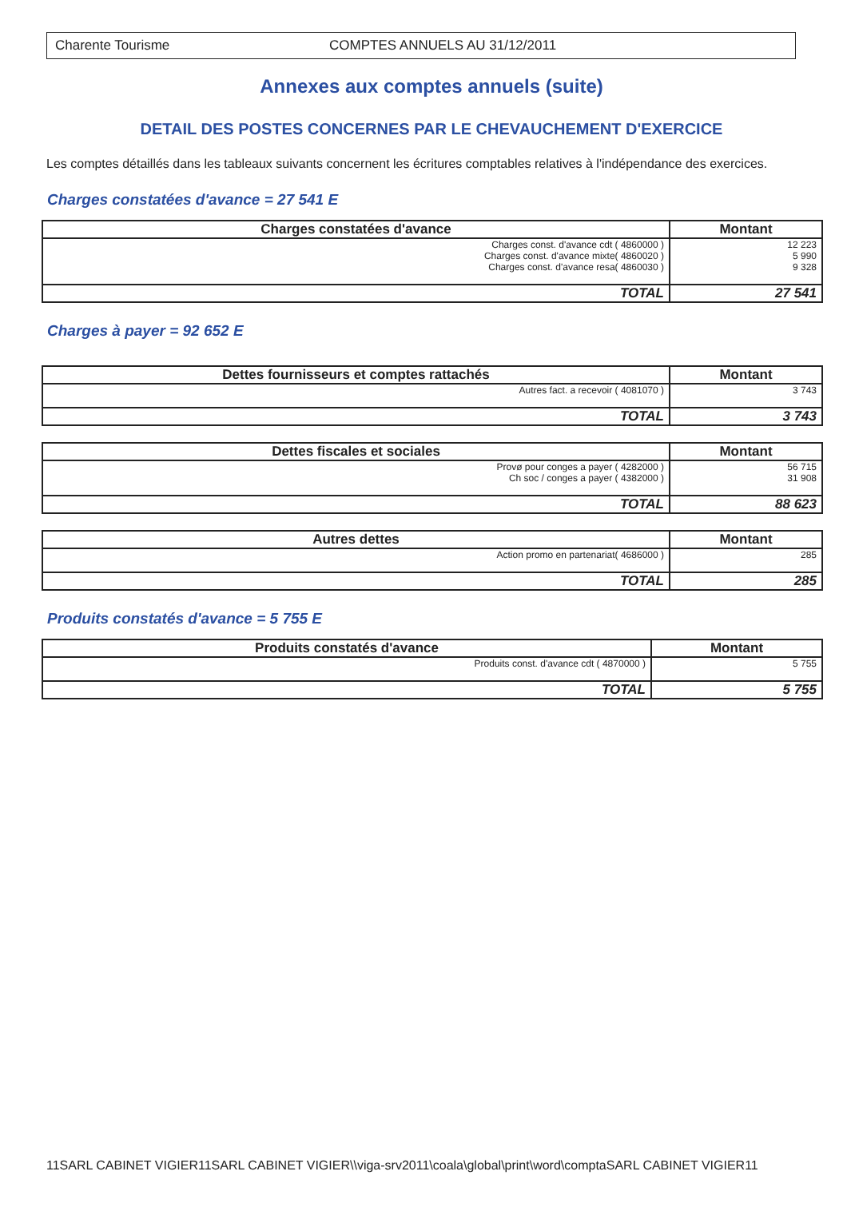Charente Tourisme COMPTES ANNUELS AU 31/12/2011
Annexes aux comptes annuels (suite)
DETAIL DES POSTES CONCERNES PAR LE CHEVAUCHEMENT D'EXERCICE
Les comptes détaillés dans les tableaux suivants concernent les écritures comptables relatives à l'indépendance des exercices.
Charges constatées d'avance = 27 541 E
| Charges constatées d'avance | Montant |
| --- | --- |
| Charges const. d'avance cdt ( 4860000 ) Charges const. d'avance mixte( 4860020 ) Charges const. d'avance resa( 4860030 ) | 12 223 5 990 9 328 |
| TOTAL | 27 541 |
Charges à payer = 92 652 E
| Dettes fournisseurs et comptes rattachés | Montant |
| --- | --- |
| Autres fact. a recevoir ( 4081070 ) | 3 743 |
| TOTAL | 3 743 |
| Dettes fiscales et sociales | Montant |
| --- | --- |
| Provø pour conges a payer ( 4282000 ) Ch soc / conges a payer ( 4382000 ) | 56 715 31 908 |
| TOTAL | 88 623 |
| Autres dettes | Montant |
| --- | --- |
| Action promo en partenariat( 4686000 ) | 285 |
| TOTAL | 285 |
Produits constatés d'avance = 5 755 E
| Produits constatés d'avance | Montant |
| --- | --- |
| Produits const. d'avance cdt ( 4870000 ) | 5 755 |
| TOTAL | 5 755 |
11SARL CABINET VIGIER11SARL CABINET VIGIER\\viga-srv2011\coala\global\print\word\comptaSARL CABINET VIGIER11